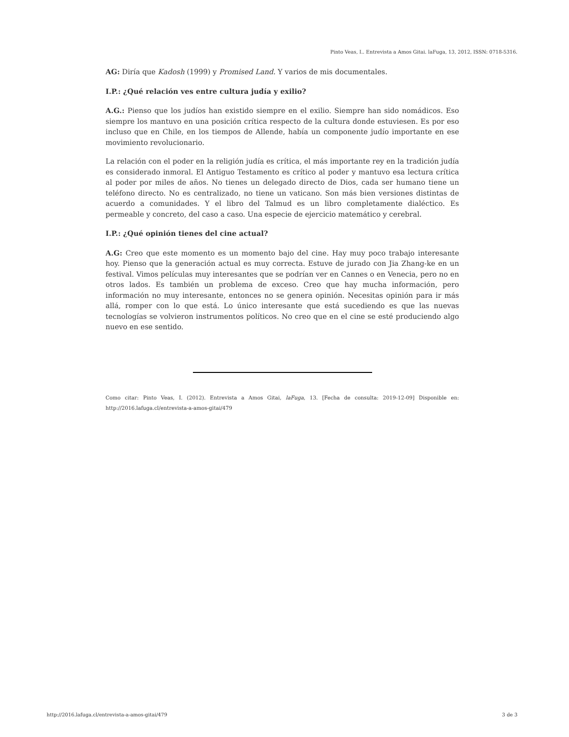Pinto Veas, I.. Entrevista a Amos Gitai. laFuga, 13, 2012, ISSN: 0718-5316.
AG: Diría que Kadosh (1999) y Promised Land. Y varios de mis documentales.
I.P.: ¿Qué relación ves entre cultura judía y exilio?
A.G.: Pienso que los judíos han existido siempre en el exilio. Siempre han sido nomádicos. Eso siempre los mantuvo en una posición crítica respecto de la cultura donde estuviesen. Es por eso incluso que en Chile, en los tiempos de Allende, había un componente judío importante en ese movimiento revolucionario.
La relación con el poder en la religión judía es crítica, el más importante rey en la tradición judía es considerado inmoral. El Antiguo Testamento es crítico al poder y mantuvo esa lectura crítica al poder por miles de años. No tienes un delegado directo de Dios, cada ser humano tiene un teléfono directo. No es centralizado, no tiene un vaticano. Son más bien versiones distintas de acuerdo a comunidades. Y el libro del Talmud es un libro completamente dialéctico. Es permeable y concreto, del caso a caso. Una especie de ejercicio matemático y cerebral.
I.P.: ¿Qué opinión tienes del cine actual?
A.G: Creo que este momento es un momento bajo del cine. Hay muy poco trabajo interesante hoy. Pienso que la generación actual es muy correcta. Estuve de jurado con Jia Zhang-ke en un festival. Vimos películas muy interesantes que se podrían ver en Cannes o en Venecia, pero no en otros lados. Es también un problema de exceso. Creo que hay mucha información, pero información no muy interesante, entonces no se genera opinión. Necesitas opinión para ir más allá, romper con lo que está. Lo único interesante que está sucediendo es que las nuevas tecnologías se volvieron instrumentos políticos. No creo que en el cine se esté produciendo algo nuevo en ese sentido.
Como citar: Pinto Veas, I. (2012). Entrevista a Amos Gitai, laFuga, 13. [Fecha de consulta: 2019-12-09] Disponible en: http://2016.lafuga.cl/entrevista-a-amos-gitai/479
http://2016.lafuga.cl/entrevista-a-amos-gitai/479 3 de 3